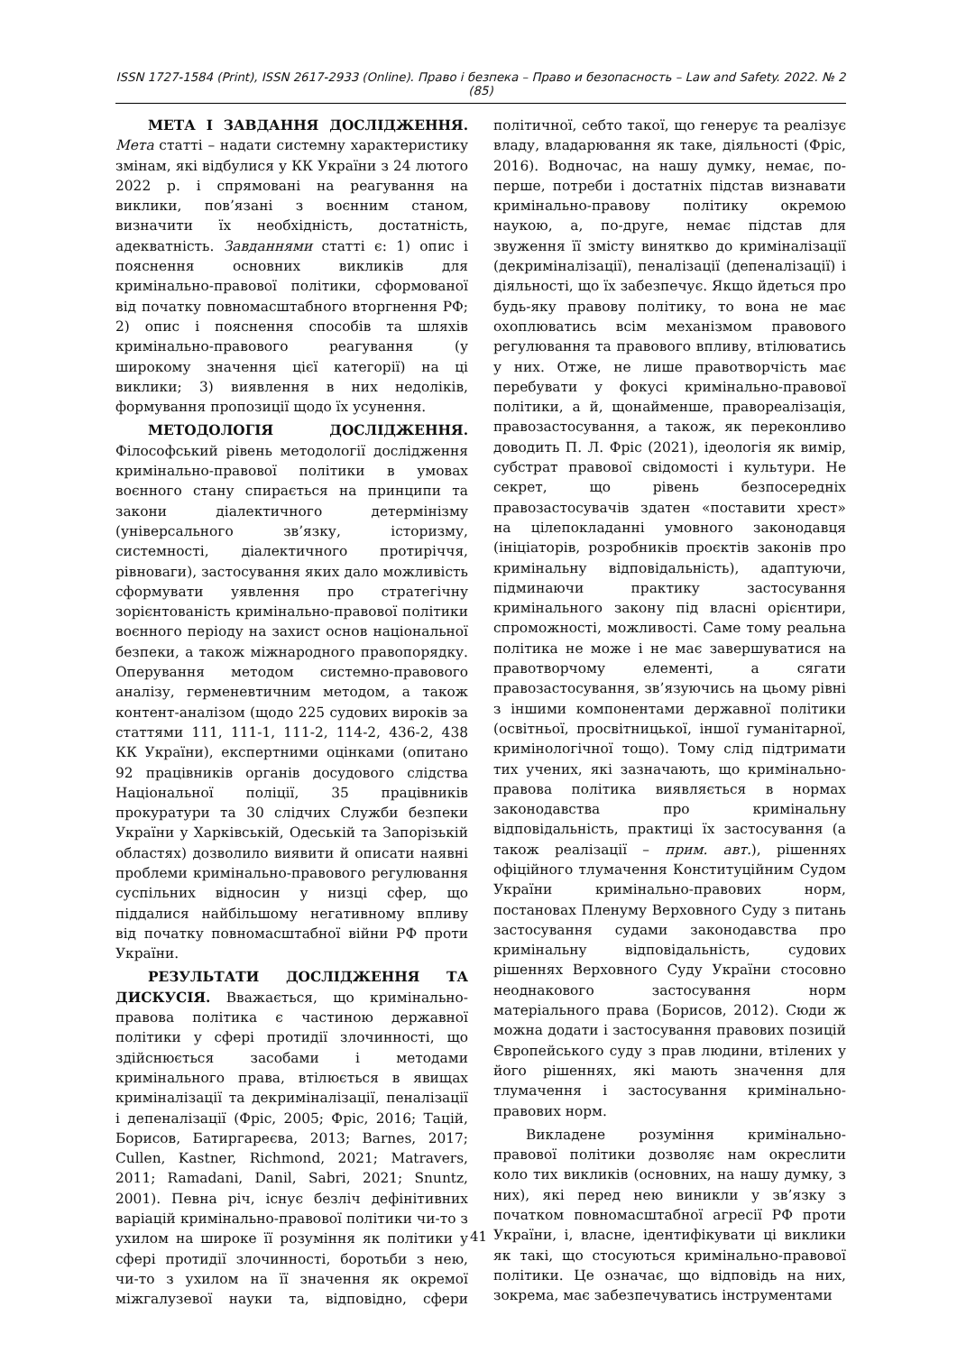ISSN 1727-1584 (Print), ISSN 2617-2933 (Online). Право і безпека – Право и безопасность – Law and Safety. 2022. № 2 (85)
МЕТА І ЗАВДАННЯ ДОСЛІДЖЕННЯ. Мета статті – надати системну характеристику змінам, які відбулися у КК України з 24 лютого 2022 р. і спрямовані на реагування на виклики, пов’язані з воєнним станом, визначити їх необхідність, достатність, адекватність. Завданнями статті є: 1) опис і пояснення основних викликів для кримінально-правової політики, сформованої від початку повномасштабного вторгнення РФ; 2) опис і пояснення способів та шляхів кримінально-правового реагування (у широкому значення цієї категорії) на ці виклики; 3) виявлення в них недоліків, формування пропозиції щодо їх усунення.
МЕТОДОЛОГІЯ ДОСЛІДЖЕННЯ. Філософський рівень методології дослідження кримінально-правової політики в умовах воєнного стану спирається на принципи та закони діалектичного детермінізму (універсального зв’язку, історизму, системності, діалектичного протиріччя, рівноваги), застосування яких дало можливість сформувати уявлення про стратегічну зорієнтованість кримінально-правової політики воєнного періоду на захист основ національної безпеки, а також міжнародного правопорядку. Оперування методом системно-правового аналізу, герменевтичним методом, а також контент-аналізом (щодо 225 судових вироків за статтями 111, 111-1, 111-2, 114-2, 436-2, 438 КК України), експертними оцінками (опитано 92 працівників органів досудового слідства Національної поліції, 35 працівників прокуратури та 30 слідчих Служби безпеки України у Харківській, Одеській та Запорізькій областях) дозволило виявити й описати наявні проблеми кримінально-правового регулювання суспільних відносин у низці сфер, що піддалися найбільшому негативному впливу від початку повномасштабної війни РФ проти України.
РЕЗУЛЬТАТИ ДОСЛІДЖЕННЯ ТА ДИСКУСІЯ. Вважається, що кримінально-правова політика є частиною державної політики у сфері протидії злочинності, що здійснюється засобами і методами кримінального права, втілюється в явищах криміналізації та декриміналізації, пеналізації і депеналізації (Фріс, 2005; Фріс, 2016; Тацій, Борисов, Батиргареєва, 2013; Barnes, 2017; Cullen, Kastner, Richmond, 2021; Matravers, 2011; Ramadani, Danil, Sabri, 2021; Snuntz, 2001). Певна річ, існує безліч дефінітивних варіацій кримінально-правової політики чи-то з ухилом на широке її розуміння як політики у сфері протидії злочинності, боротьби з нею, чи-то з ухилом на її значення як окремої міжгалузевої науки та, відповідно, сфери політичної, себто такої, що генерує та реалізує владу, владарювання як таке, діяльності (Фріс, 2016). Водночас, на нашу думку, немає, по-перше, потреби і достатніх підстав визнавати кримінально-правову політику окремою наукою, а, по-друге, немає підстав для звуження її змісту виняткво до криміналізації (декриміналізації), пеналізації (депеналізації) і діяльності, що їх забезпечує. Якщо йдеться про будь-яку правову політику, то вона не має охоплюватись всім механізмом правового регулювання та правового впливу, втілюватись у них. Отже, не лише правотворчість має перебувати у фокусі кримінально-правової політики, а й, щонайменше, правореалізація, правозастосування, а також, як переконливо доводить П. Л. Фріс (2021), ідеологія як вимір, субстрат правової свідомості і культури. Не секрет, що рівень безпосередніх правозастосувачів здатен «поставити хрест» на цілепокладанні умовного законодавця (ініціаторів, розробників проєктів законів про кримінальну відповідальність), адаптуючи, підминаючи практику застосування кримінального закону під власні орієнтири, спроможності, можливості. Саме тому реальна політика не може і не має завершуватися на правотворчому елементі, а сягати правозастосування, зв’язуючись на цьому рівні з іншими компонентами державної політики (освітньої, просвітницької, іншої гуманітарної, кримінологічної тощо). Тому слід підтримати тих учених, які зазначають, що кримінально-правова політика виявляється в нормах законодавства про кримінальну відповідальність, практиці їх застосування (а також реалізації – прим. авт.), рішеннях офіційного тлумачення Конституційним Судом України кримінально-правових норм, постановах Пленуму Верховного Суду з питань застосування судами законодавства про кримінальну відповідальність, судових рішеннях Верховного Суду України стосовно неоднакового застосування норм матеріального права (Борисов, 2012). Сюди ж можна додати і застосування правових позицій Європейського суду з прав людини, втілених у його рішеннях, які мають значення для тлумачення і застосування кримінально-правових норм.
Викладене розуміння кримінально-правової політики дозволяє нам окреслити коло тих викликів (основних, на нашу думку, з них), які перед нею виникли у зв’язку з початком повномасштабної агресії РФ проти України, і, власне, ідентифікувати ці виклики як такі, що стосуються кримінально-правової політики. Це означає, що відповідь на них, зокрема, має забезпечуватись інструментами
41